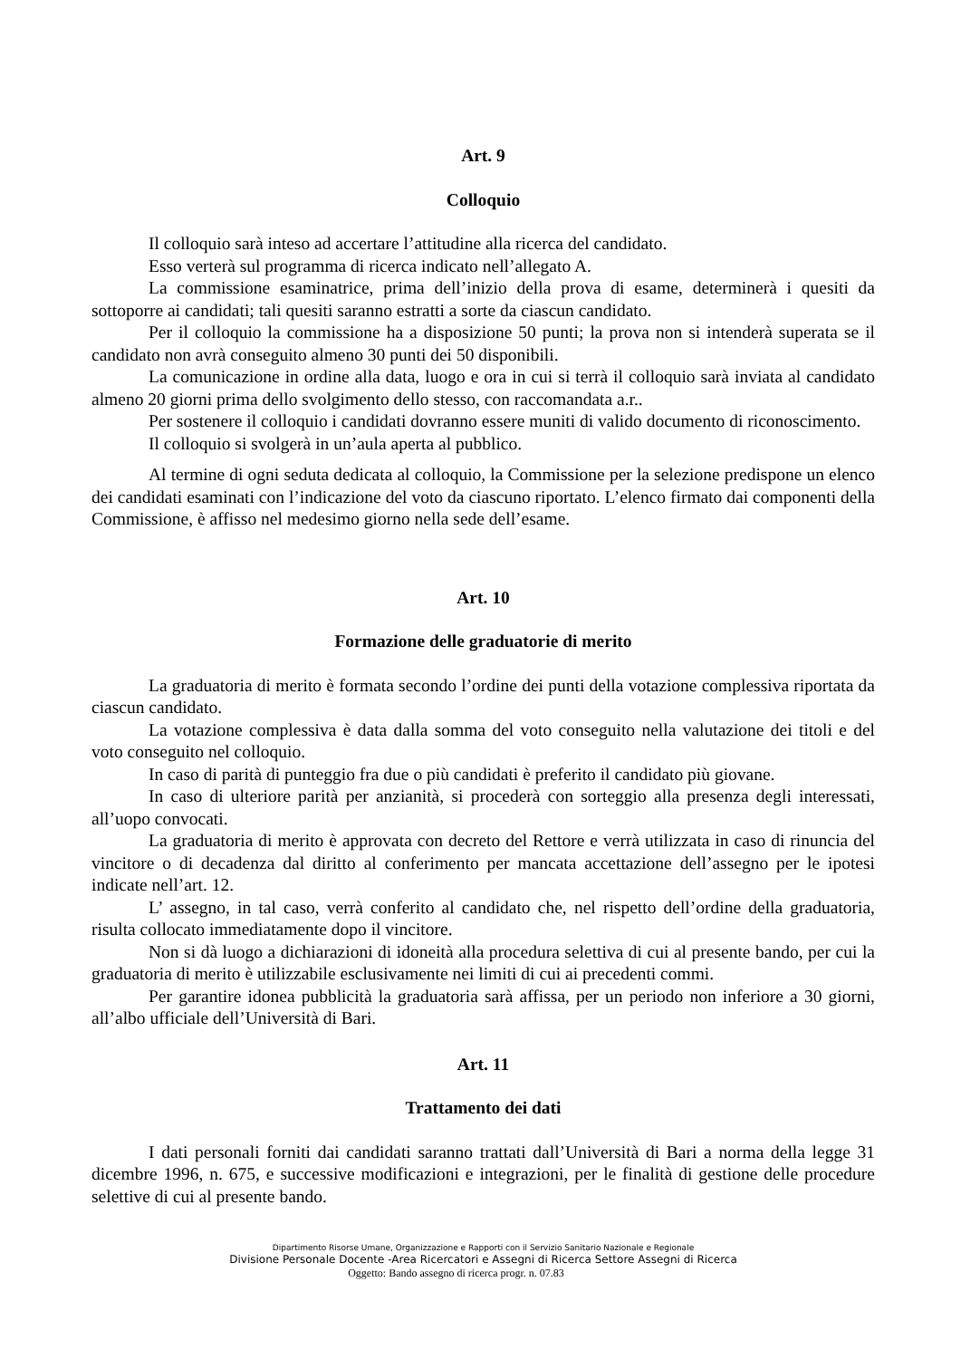Art. 9
Colloquio
Il colloquio sarà inteso ad accertare l’attitudine alla ricerca del candidato.
Esso verterà sul programma di ricerca indicato nell’allegato A.
La commissione esaminatrice, prima dell’inizio della prova di esame, determinerà i quesiti da sottoporre ai candidati; tali quesiti saranno estratti a sorte da ciascun candidato.
Per il colloquio la commissione ha a disposizione 50 punti; la prova non si intenderà superata se il candidato non avrà conseguito almeno 30 punti dei 50 disponibili.
La comunicazione in ordine alla data, luogo e ora in cui si terrà il colloquio sarà inviata al candidato almeno 20 giorni prima dello svolgimento dello stesso, con raccomandata a.r..
Per sostenere il colloquio i candidati dovranno essere muniti di valido documento di riconoscimento.
Il colloquio si svolgerà in un’aula aperta al pubblico.
Al termine di ogni seduta dedicata al colloquio, la Commissione per la selezione predispone un elenco dei candidati esaminati con l’indicazione del voto da ciascuno riportato. L’elenco firmato dai componenti della Commissione, è affisso nel medesimo giorno nella sede dell’esame.
Art. 10
Formazione delle graduatorie di merito
La graduatoria di merito è formata secondo l’ordine dei punti della votazione complessiva riportata da ciascun candidato.
La votazione complessiva è data dalla somma del voto conseguito nella valutazione dei titoli e del voto conseguito nel colloquio.
In caso di parità di punteggio fra due o più candidati è preferito il candidato più giovane.
In caso di ulteriore parità per anzianità, si procederà con sorteggio alla presenza degli interessati, all’uopo convocati.
La graduatoria di merito è approvata con decreto del Rettore e verrà utilizzata in caso di rinuncia del vincitore o di decadenza dal diritto al conferimento per mancata accettazione dell’assegno per le ipotesi indicate nell’art. 12.
L’ assegno, in tal caso, verrà conferito al candidato che, nel rispetto dell’ordine della graduatoria, risulta collocato immediatamente dopo il vincitore.
Non si dà luogo a dichiarazioni di idoneità alla procedura selettiva di cui al presente bando, per cui la graduatoria di merito è utilizzabile esclusivamente nei limiti di cui ai precedenti commi.
Per garantire idonea pubblicità la graduatoria sarà affissa, per un periodo non inferiore a 30 giorni, all’albo ufficiale dell’Università di Bari.
Art. 11
Trattamento dei dati
I dati personali forniti dai candidati saranno trattati dall’Università di Bari a norma della legge 31 dicembre 1996, n. 675, e successive modificazioni e integrazioni, per le finalità di gestione delle procedure selettive di cui al presente bando.
Dipartimento Risorse Umane, Organizzazione e Rapporti con il Servizio Sanitario Nazionale e Regionale
Divisione Personale Docente -Area Ricercatori e Assegni di Ricerca Settore Assegni di Ricerca
Oggetto: Bando assegno di ricerca progr. n. 07.83